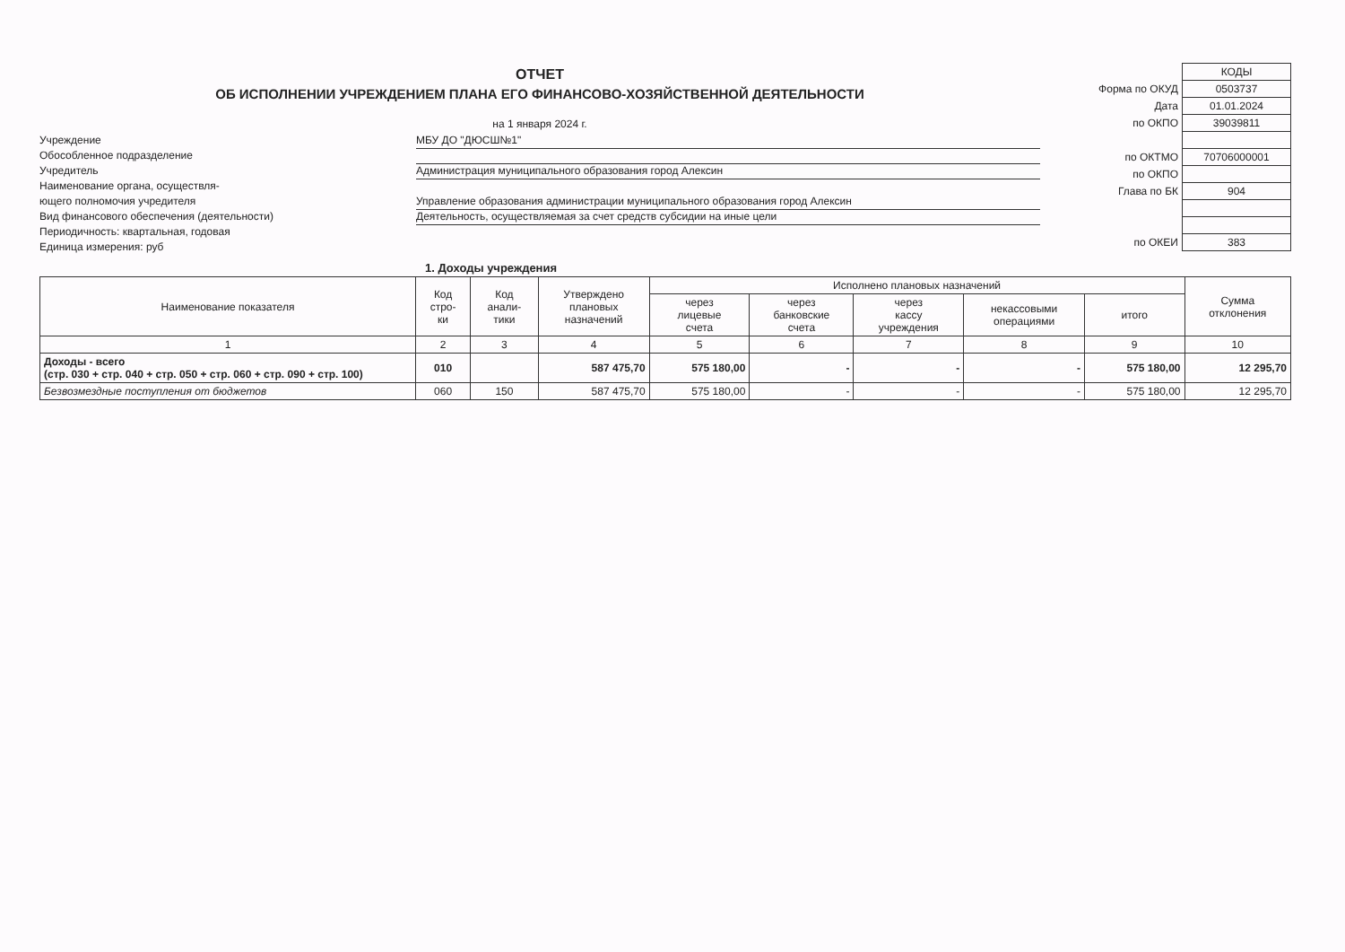ОТЧЕТ
ОБ ИСПОЛНЕНИИ УЧРЕЖДЕНИЕМ ПЛАНА ЕГО ФИНАНСОВО-ХОЗЯЙСТВЕННОЙ ДЕЯТЕЛЬНОСТИ
на 1 января 2024 г.
Учреждение МБУ ДО "ДЮСШ№1"
Обособленное подразделение
Учредитель Администрация муниципального образования город Алексин
Наименование органа, осуществля-
ющего полномочия учредителя Управление образования администрации муниципального образования город Алексин
Вид финансового обеспечения (деятельности) Деятельность, осуществляемая за счет средств субсидии на иные цели
Периодичность: квартальная, годовая
Единица измерения: руб
| | КОДЫ |
| Форма по ОКУД | 0503737 |
| Дата | 01.01.2024 |
| по ОКПО | 39039811 |
| по ОКТМО | 70706000001 |
| по ОКПО | |
| Глава по БК | 904 |
| по ОКЕИ | 383 |
1. Доходы учреждения
| Наименование показателя | Код стро- ки | Код анали- тики | Утверждено плановых назначений | Исполнено плановых назначений | | | | | Сумма отклонения |
| --- | --- | --- | --- | --- | --- | --- | --- | --- | --- |
| | | | | через лицевые счета | через банковские счета | через кассу учреждения | некассовыми операциями | итого | |
| 1 | 2 | 3 | 4 | 5 | 6 | 7 | 8 | 9 | 10 |
| Доходы - всего (стр. 030 + стр. 040 + стр. 050 + стр. 060 + стр. 090 + стр. 100) | 010 | | 587 475,70 | 575 180,00 | - | - | - | 575 180,00 | 12 295,70 |
| Безвозмездные поступления от бюджетов | 060 | 150 | 587 475,70 | 575 180,00 | - | - | - | 575 180,00 | 12 295,70 |